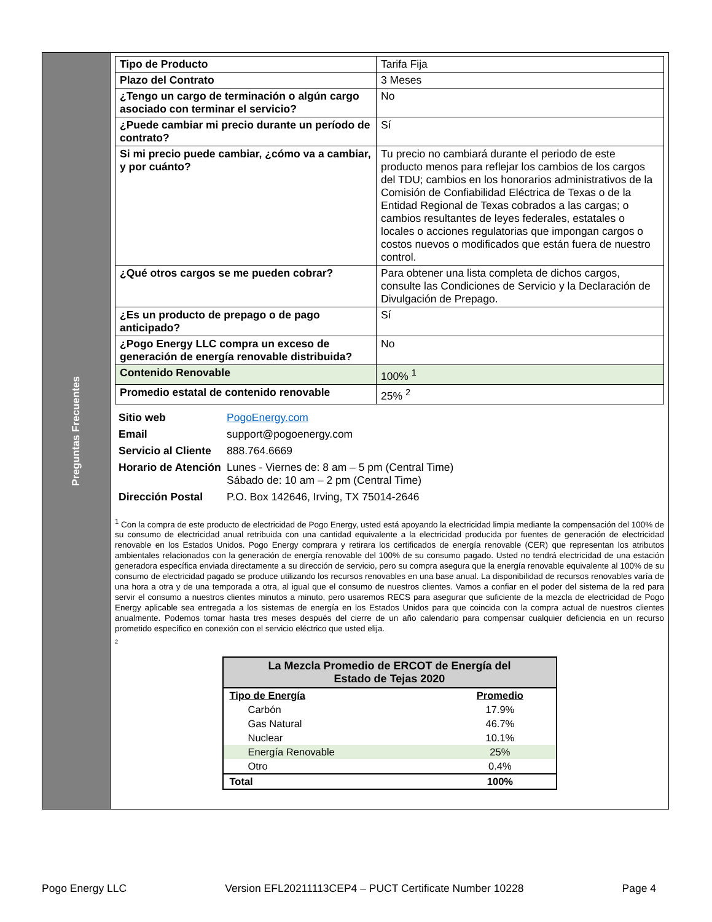Preguntas Frecuentes
| Tipo de Producto | Tarifa Fija |
| Plazo del Contrato | 3 Meses |
| ¿Tengo un cargo de terminación o algún cargo asociado con terminar el servicio? | No |
| ¿Puede cambiar mi precio durante un período de contrato? | Sí |
| Si mi precio puede cambiar, ¿cómo va a cambiar, y por cuánto? | Tu precio no cambiará durante el periodo de este producto menos para reflejar los cambios de los cargos del TDU; cambios en los honorarios administrativos de la Comisión de Confiabilidad Eléctrica de Texas o de la Entidad Regional de Texas cobrados a las cargas; o cambios resultantes de leyes federales, estatales o locales o acciones regulatorias que impongan cargos o costos nuevos o modificados que están fuera de nuestro control. |
| ¿Qué otros cargos se me pueden cobrar? | Para obtener una lista completa de dichos cargos, consulte las Condiciones de Servicio y la Declaración de Divulgación de Prepago. |
| ¿Es un producto de prepago o de pago anticipado? | Sí |
| ¿Pogo Energy LLC compra un exceso de generación de energía renovable distribuida? | No |
| Contenido Renovable | 100% <sup>1</sup> |
| Promedio estatal de contenido renovable | 25% <sup>2</sup> |
| Sitio web | PogoEnergy.com |
| Email | support@pogoenergy.com |
| Servicio al Cliente | 888.764.6669 |
| Horario de Atención | Lunes - Viernes de: 8 am – 5 pm (Central Time) Sábado de: 10 am – 2 pm (Central Time) |
| Dirección Postal | P.O. Box 142646, Irving, TX 75014-2646 |
<sup>1</sup> Con la compra de este producto de electricidad de Pogo Energy, usted está apoyando la electricidad limpia mediante la compensación del 100% de su consumo de electricidad anual retribuida con una cantidad equivalente a la electricidad producida por fuentes de generación de electricidad renovable en los Estados Unidos. Pogo Energy comprara y retirara los certificados de energía renovable (CER) que representan los atributos ambientales relacionados con la generación de energía renovable del 100% de su consumo pagado. Usted no tendrá electricidad de una estación generadora específica enviada directamente a su dirección de servicio, pero su compra asegura que la energía renovable equivalente al 100% de su consumo de electricidad pagado se produce utilizando los recursos renovables en una base anual. La disponibilidad de recursos renovables varía de una hora a otra y de una temporada a otra, al igual que el consumo de nuestros clientes. Vamos a confiar en el poder del sistema de la red para servir el consumo a nuestros clientes minutos a minuto, pero usaremos RECS para asegurar que suficiente de la mezcla de electricidad de Pogo Energy aplicable sea entregada a los sistemas de energía en los Estados Unidos para que coincida con la compra actual de nuestros clientes anualmente. Podemos tomar hasta tres meses después del cierre de un año calendario para compensar cualquier deficiencia en un recurso prometido específico en conexión con el servicio eléctrico que usted elija.
<sup>2</sup>
| La Mezcla Promedio de ERCOT de Energía del Estado de Tejas 2020 | |
| --- | --- |
| Tipo de Energía | Promedio |
| Carbón | 17.9% |
| Gas Natural | 46.7% |
| Nuclear | 10.1% |
| Energía Renovable | 25% |
| Otro | 0.4% |
| Total | 100% |
Pogo Energy LLC Version EFL20211113CEP4 – PUCT Certificate Number 10228 Page 4